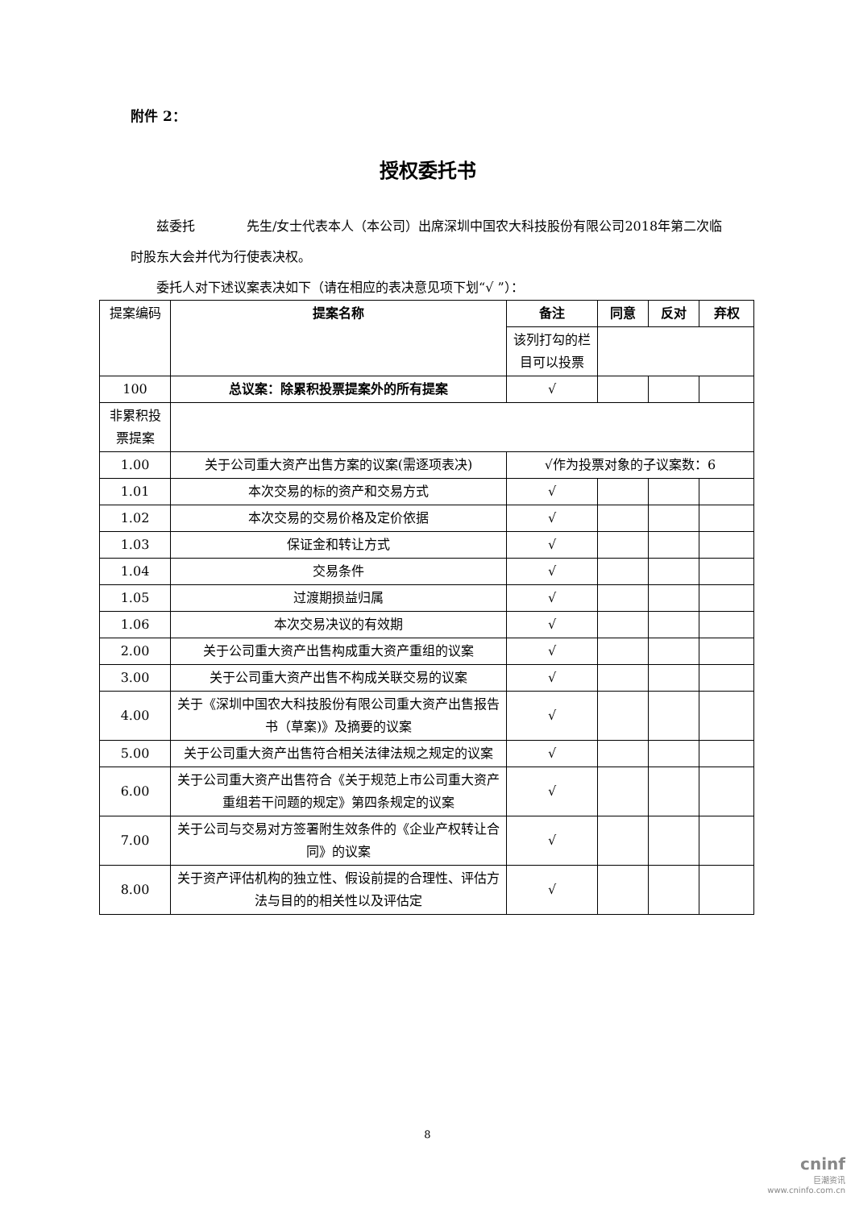附件 2：
授权委托书
  兹委托    先生/女士代表本人（本公司）出席深圳中国农大科技股份有限公司2018年第二次临时股东大会并代为行使表决权。
  委托人对下述议案表决如下（请在相应的表决意见项下划“√ ”）：
| 提案编码 | 提案名称 | 备注 | 同意 | 反对 | 弃权 |
| | | 该列打勾的栏目可以投票 | | | |
| 100 | 总议案：除累积投票提案外的所有提案 | √ | | | |
| 非累积投票提案 | | | | | |
| 1.00 | 关于公司重大资产出售方案的议案(需逐项表决) | √作为投票对象的子议案数：6 | | | |
| 1.01 | 本次交易的标的资产和交易方式 | √ | | | |
| 1.02 | 本次交易的交易价格及定价依据 | √ | | | |
| 1.03 | 保证金和转让方式 | √ | | | |
| 1.04 | 交易条件 | √ | | | |
| 1.05 | 过渡期损益归属 | √ | | | |
| 1.06 | 本次交易决议的有效期 | √ | | | |
| 2.00 | 关于公司重大资产出售构成重大资产重组的议案 | √ | | | |
| 3.00 | 关于公司重大资产出售不构成关联交易的议案 | √ | | | |
| 4.00 | 关于《深圳中国农大科技股份有限公司重大资产出售报告书（草案)》及摘要的议案 | √ | | | |
| 5.00 | 关于公司重大资产出售符合相关法律法规之规定的议案 | √ | | | |
| 6.00 | 关于公司重大资产出售符合《关于规范上市公司重大资产重组若干问题的规定》第四条规定的议案 | √ | | | |
| 7.00 | 关于公司与交易对方签署附生效条件的《企业产权转让合同》的议案 | √ | | | |
| 8.00 | 关于资产评估机构的独立性、假设前提的合理性、评估方法与目的的相关性以及评估定 | √ | | | |
8
cninf
巨潮资讯
www.cninfo.com.cn